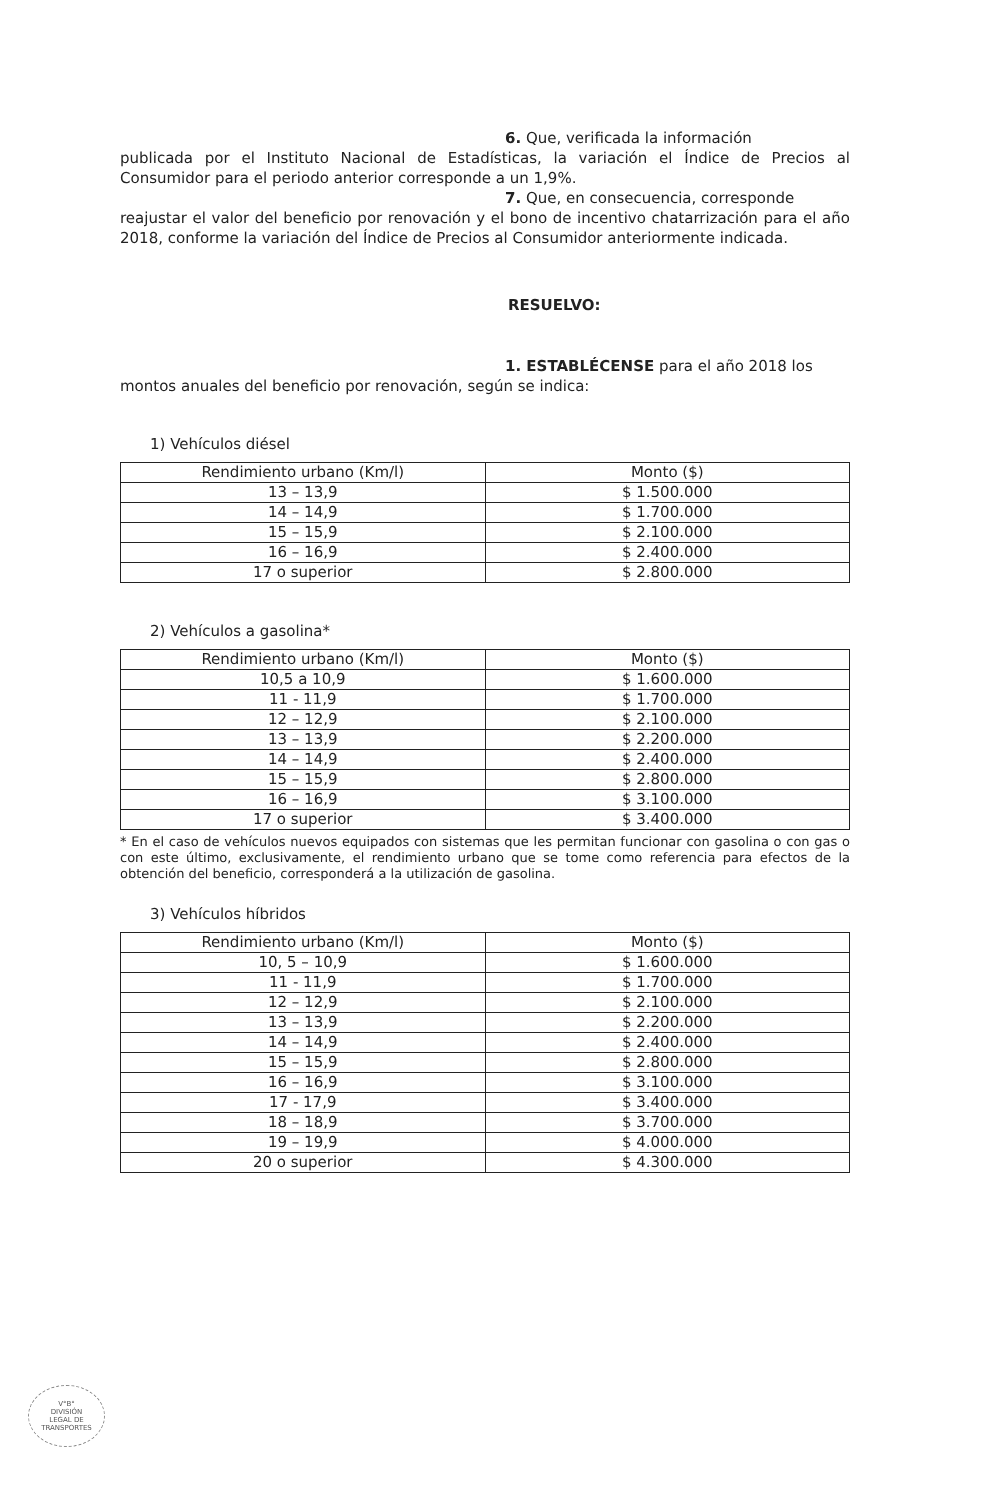6. Que, verificada la información
publicada por el Instituto Nacional de Estadísticas, la variación el Índice de Precios al Consumidor para el periodo anterior corresponde a un 1,9%.
7. Que, en consecuencia, corresponde
reajustar el valor del beneficio por renovación y el bono de incentivo chatarrización para el año 2018, conforme la variación del Índice de Precios al Consumidor anteriormente indicada.
RESUELVO:
1. ESTABLÉCENSE para el año 2018 los
montos anuales del beneficio por renovación, según se indica:
1) Vehículos diésel
| Rendimiento urbano (Km/l) | Monto ($) |
| --- | --- |
| 13 – 13,9 | $ 1.500.000 |
| 14 – 14,9 | $ 1.700.000 |
| 15 – 15,9 | $ 2.100.000 |
| 16 – 16,9 | $ 2.400.000 |
| 17 o superior | $ 2.800.000 |
2) Vehículos a gasolina*
| Rendimiento urbano (Km/l) | Monto ($) |
| --- | --- |
| 10,5 a 10,9 | $ 1.600.000 |
| 11 - 11,9 | $ 1.700.000 |
| 12 – 12,9 | $ 2.100.000 |
| 13 – 13,9 | $ 2.200.000 |
| 14 – 14,9 | $ 2.400.000 |
| 15 – 15,9 | $ 2.800.000 |
| 16 – 16,9 | $ 3.100.000 |
| 17 o superior | $ 3.400.000 |
* En el caso de vehículos nuevos equipados con sistemas que les permitan funcionar con gasolina o con gas o con este último, exclusivamente, el rendimiento urbano que se tome como referencia para efectos de la obtención del beneficio, corresponderá a la utilización de gasolina.
3) Vehículos híbridos
| Rendimiento urbano (Km/l) | Monto ($) |
| --- | --- |
| 10, 5 – 10,9 | $ 1.600.000 |
| 11 - 11,9 | $ 1.700.000 |
| 12 – 12,9 | $ 2.100.000 |
| 13 – 13,9 | $ 2.200.000 |
| 14 – 14,9 | $ 2.400.000 |
| 15 – 15,9 | $ 2.800.000 |
| 16 – 16,9 | $ 3.100.000 |
| 17 - 17,9 | $ 3.400.000 |
| 18 – 18,9 | $ 3.700.000 |
| 19 – 19,9 | $ 4.000.000 |
| 20 o superior | $ 4.300.000 |
V°B°
DIVISIÓN
LEGAL DE
TRANSPORTES